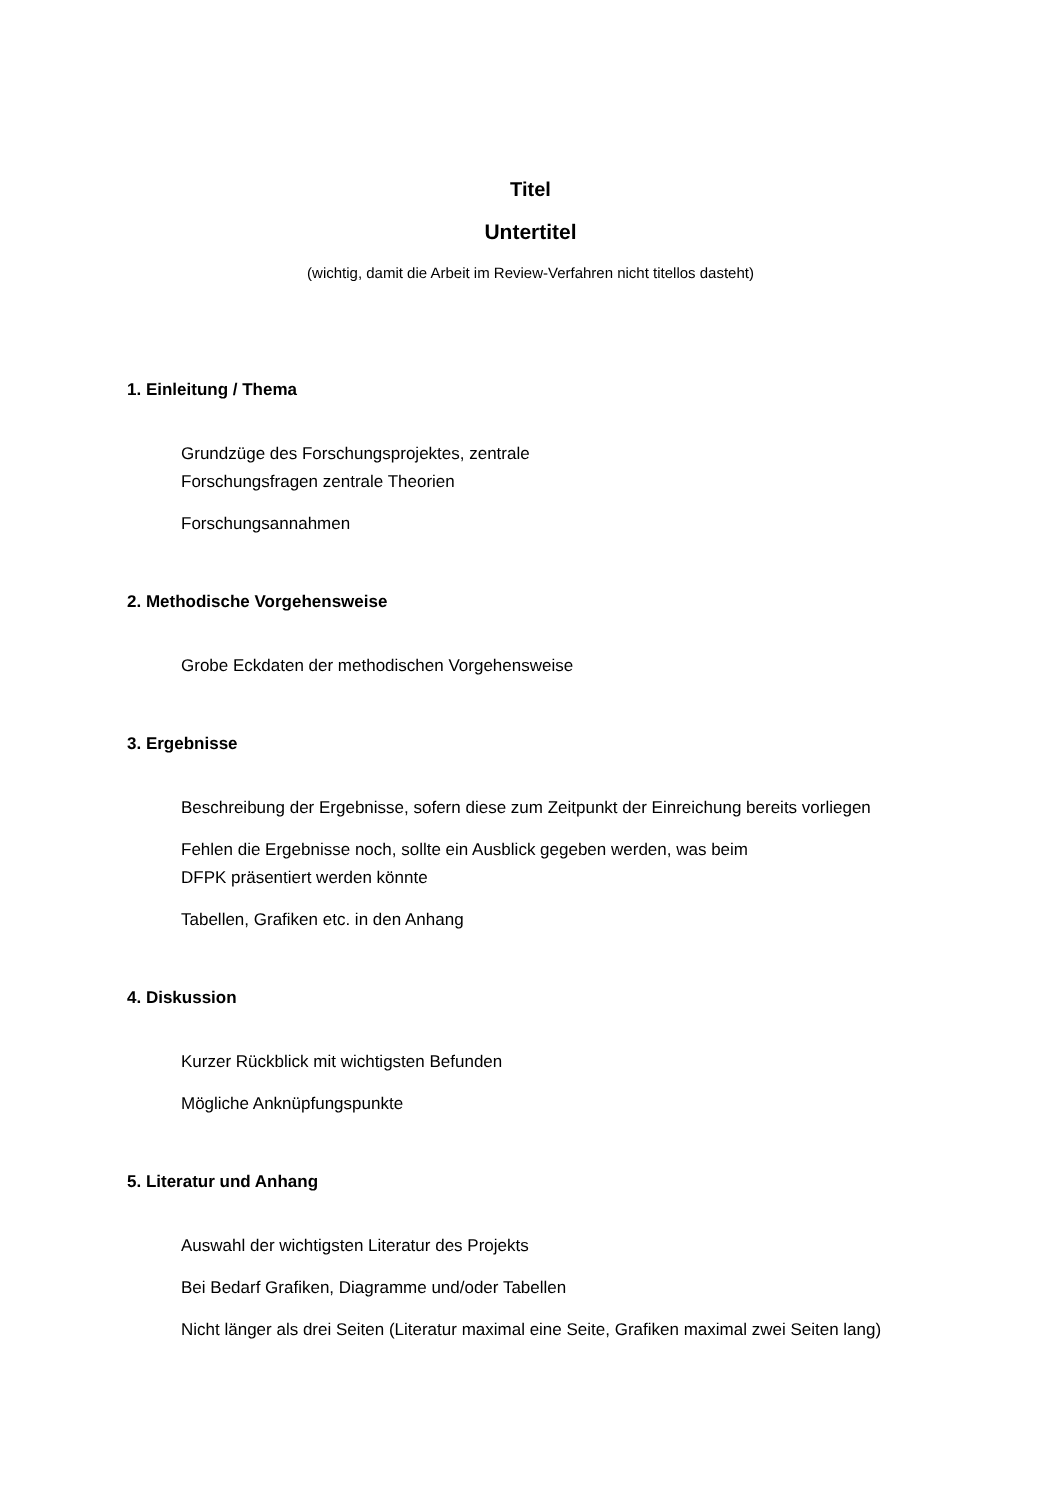Titel
Untertitel
(wichtig, damit die Arbeit im Review-Verfahren nicht titellos dasteht)
1. Einleitung / Thema
Grundzüge des Forschungsprojektes, zentrale
Forschungsfragen zentrale Theorien
Forschungsannahmen
2. Methodische Vorgehensweise
Grobe Eckdaten der methodischen Vorgehensweise
3. Ergebnisse
Beschreibung der Ergebnisse, sofern diese zum Zeitpunkt der Einreichung bereits vorliegen
Fehlen die Ergebnisse noch, sollte ein Ausblick gegeben werden, was beim
DFPK präsentiert werden könnte
Tabellen, Grafiken etc. in den Anhang
4. Diskussion
Kurzer Rückblick mit wichtigsten Befunden
Mögliche Anknüpfungspunkte
5. Literatur und Anhang
Auswahl der wichtigsten Literatur des Projekts
Bei Bedarf Grafiken, Diagramme und/oder Tabellen
Nicht länger als drei Seiten (Literatur maximal eine Seite, Grafiken maximal zwei Seiten lang)